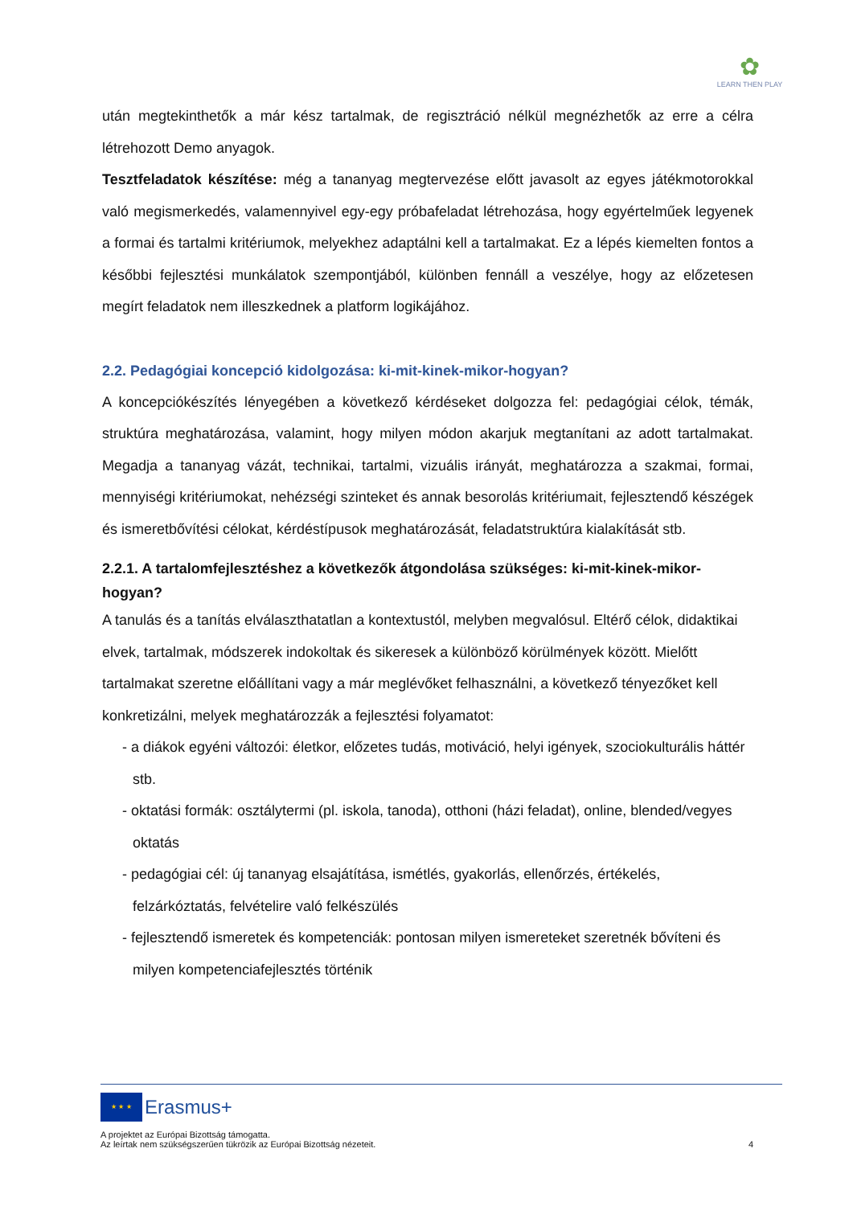✿
LEARN THEN PLAY
után megtekinthetők a már kész tartalmak, de regisztráció nélkül megnézhetők az erre a célra létrehozott Demo anyagok.
Tesztfeladatok készítése: még a tananyag megtervezése előtt javasolt az egyes játékmotorokkal való megismerkedés, valamennyivel egy-egy próbafeladat létrehozása, hogy egyértelműek legyenek a formai és tartalmi kritériumok, melyekhez adaptálni kell a tartalmakat. Ez a lépés kiemelten fontos a későbbi fejlesztési munkálatok szempontjából, különben fennáll a veszélye, hogy az előzetesen megírt feladatok nem illeszkednek a platform logikájához.
2.2. Pedagógiai koncepció kidolgozása: ki-mit-kinek-mikor-hogyan?
A koncepciókészítés lényegében a következő kérdéseket dolgozza fel: pedagógiai célok, témák, struktúra meghatározása, valamint, hogy milyen módon akarjuk megtanítani az adott tartalmakat. Megadja a tananyag vázát, technikai, tartalmi, vizuális irányát, meghatározza a szakmai, formai, mennyiségi kritériumokat, nehézségi szinteket és annak besorolás kritériumait, fejlesztendő készégek és ismeretbővítési célokat, kérdéstípusok meghatározását, feladatstruktúra kialakítását stb.
2.2.1. A tartalomfejlesztéshez a következők átgondolása szükséges: ki-mit-kinek-mikor-hogyan?
A tanulás és a tanítás elválaszthatatlan a kontextustól, melyben megvalósul. Eltérő célok, didaktikai elvek, tartalmak, módszerek indokoltak és sikeresek a különböző körülmények között. Mielőtt tartalmakat szeretne előállítani vagy a már meglévőket felhasználni, a következő tényezőket kell konkretizálni, melyek meghatározzák a fejlesztési folyamatot:
- a diákok egyéni változói: életkor, előzetes tudás, motiváció, helyi igények, szociokulturális háttér stb.
- oktatási formák: osztálytermi (pl. iskola, tanoda), otthoni (házi feladat), online, blended/vegyes oktatás
- pedagógiai cél: új tananyag elsajátítása, ismétlés, gyakorlás, ellenőrzés, értékelés, felzárkóztatás, felvételire való felkészülés
- fejlesztendő ismeretek és kompetenciák: pontosan milyen ismereteket szeretnék bővíteni és milyen kompetenciafejlesztés történik
★ ★ ★ Erasmus+
A projektet az Európai Bizottság támogatta.
Az leírtak nem szükségszerűen tükrözik az Európai Bizottság nézeteit. 4